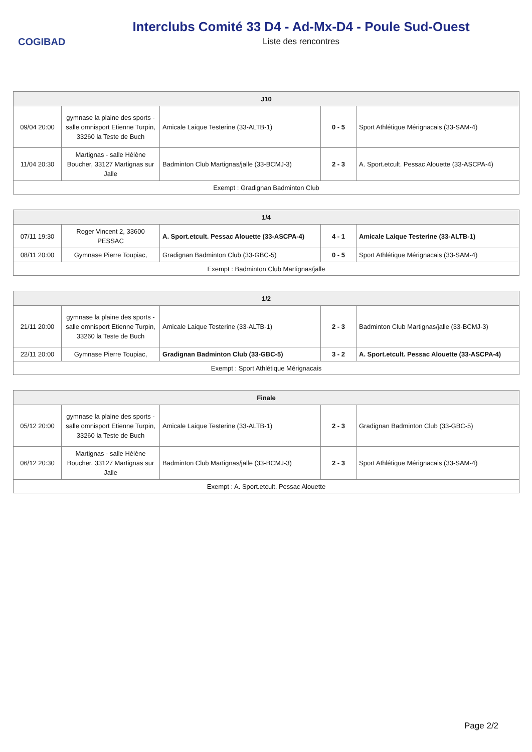COGIBAD
Interclubs Comité 33 D4 - Ad-Mx-D4 - Poule Sud-Ouest
Liste des rencontres
| J10 | | | | |
| --- | --- | --- | --- | --- |
| 09/04 20:00 | gymnase la plaine des sports - salle omnisport Etienne Turpin, 33260 la Teste de Buch | Amicale Laique Testerine (33-ALTB-1) | 0 - 5 | Sport Athlétique Mérignacais (33-SAM-4) |
| 11/04 20:30 | Martignas - salle Hélène Boucher, 33127 Martignas sur Jalle | Badminton Club Martignas/jalle (33-BCMJ-3) | 2 - 3 | A. Sport.etcult. Pessac Alouette (33-ASCPA-4) |
| Exempt : Gradignan Badminton Club | | | | |
| 1/4 | | | | |
| --- | --- | --- | --- | --- |
| 07/11 19:30 | Roger Vincent 2, 33600 PESSAC | A. Sport.etcult. Pessac Alouette (33-ASCPA-4) | 4 - 1 | Amicale Laique Testerine (33-ALTB-1) |
| 08/11 20:00 | Gymnase Pierre Toupiac, | Gradignan Badminton Club (33-GBC-5) | 0 - 5 | Sport Athlétique Mérignacais (33-SAM-4) |
| Exempt : Badminton Club Martignas/jalle | | | | |
| 1/2 | | | | |
| --- | --- | --- | --- | --- |
| 21/11 20:00 | gymnase la plaine des sports - salle omnisport Etienne Turpin, 33260 la Teste de Buch | Amicale Laique Testerine (33-ALTB-1) | 2 - 3 | Badminton Club Martignas/jalle (33-BCMJ-3) |
| 22/11 20:00 | Gymnase Pierre Toupiac, | Gradignan Badminton Club (33-GBC-5) | 3 - 2 | A. Sport.etcult. Pessac Alouette (33-ASCPA-4) |
| Exempt : Sport Athlétique Mérignacais | | | | |
| Finale | | | | |
| --- | --- | --- | --- | --- |
| 05/12 20:00 | gymnase la plaine des sports - salle omnisport Etienne Turpin, 33260 la Teste de Buch | Amicale Laique Testerine (33-ALTB-1) | 2 - 3 | Gradignan Badminton Club (33-GBC-5) |
| 06/12 20:30 | Martignas - salle Hélène Boucher, 33127 Martignas sur Jalle | Badminton Club Martignas/jalle (33-BCMJ-3) | 2 - 3 | Sport Athlétique Mérignacais (33-SAM-4) |
| Exempt : A. Sport.etcult. Pessac Alouette | | | | |
Page 2/2